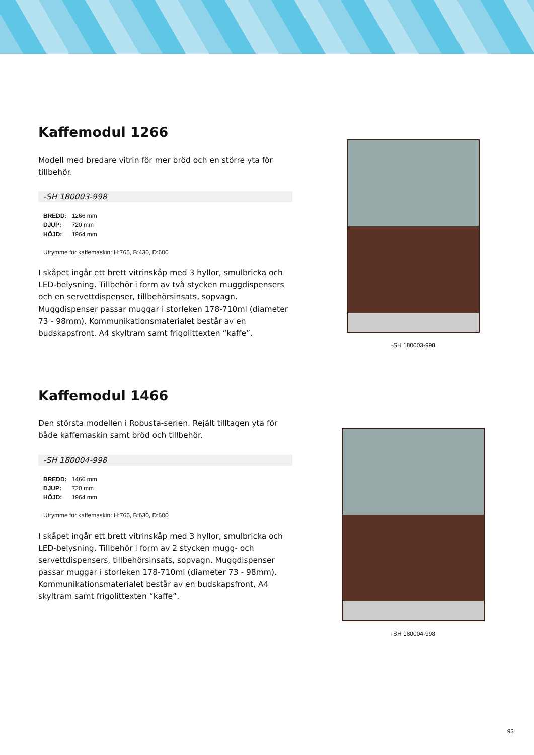Kaffemodul 1266
Modell med bredare vitrin för mer bröd och en större yta för tillbehör.
-SH 180003-998
| BREDD: | 1266 mm |
| DJUP: | 720 mm |
| HÖJD: | 1964 mm |
Utrymme för kaffemaskin: H:765, B:430, D:600
I skåpet ingår ett brett vitrinskåp med 3 hyllor, smulbricka och LED-belysning. Tillbehör i form av två stycken muggdispensers och en servettdispenser, tillbehörsinsats, sopvagn. Muggdispenser passar muggar i storleken 178-710ml (diameter 73 - 98mm). Kommunikationsmaterialet består av en budskapsfront, A4 skyltram samt frigolittexten “kaffe”.
-SH 180003-998
Kaffemodul 1466
Den största modellen i Robusta-serien. Rejält tilltagen yta för både kaffemaskin samt bröd och tillbehör.
-SH 180004-998
| BREDD: | 1466 mm |
| DJUP: | 720 mm |
| HÖJD: | 1964 mm |
Utrymme för kaffemaskin: H:765, B:630, D:600
I skåpet ingår ett brett vitrinskåp med 3 hyllor, smulbricka och LED-belysning. Tillbehör i form av 2 stycken mugg- och servettdispensers, tillbehörsinsats, sopvagn. Muggdispenser passar muggar i storleken 178-710ml (diameter 73 - 98mm). Kommunikationsmaterialet består av en budskapsfront, A4 skyltram samt frigolittexten “kaffe”.
-SH 180004-998
93